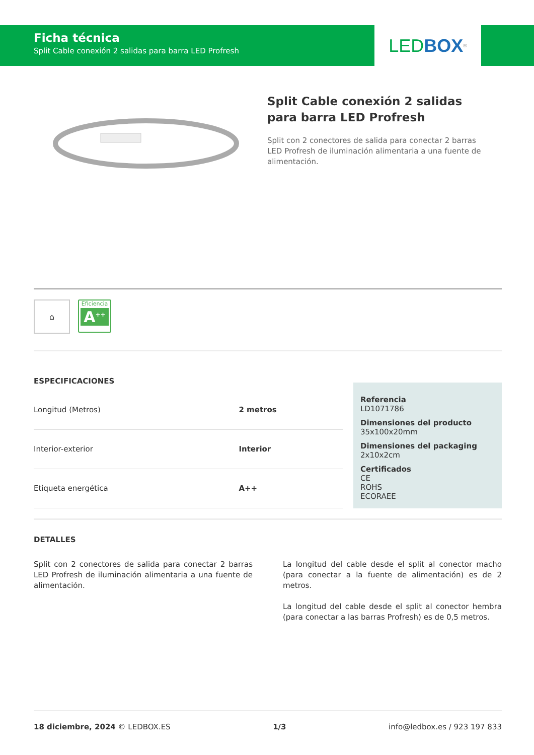Ficha técnica
Split Cable conexión 2 salidas para barra LED Profresh
LED BOX<sup>®</sup>
Split Cable conexión 2 salidas para barra LED Profresh
Split con 2 conectores de salida para conectar 2 barras LED Profresh de iluminación alimentaria a una fuente de alimentación.
⌂
Eficiencia
A<sup>++</sup>
ESPECIFICACIONES
| Longitud (Metros) | 2 metros |
| Interior-exterior | Interior |
| Etiqueta energética | A++ |
Referencia
LD1071786
Dimensiones del producto
35x100x20mm
Dimensiones del packaging
2x10x2cm
Certificados
CE
ROHS
ECORAEE
DETALLES
Split con 2 conectores de salida para conectar 2 barras LED Profresh de iluminación alimentaria a una fuente de alimentación.
La longitud del cable desde el split al conector macho (para conectar a la fuente de alimentación) es de 2 metros.
La longitud del cable desde el split al conector hembra (para conectar a las barras Profresh) es de 0,5 metros.
18 diciembre, 2024 © LEDBOX.ES 1/3 info@ledbox.es / 923 197 833